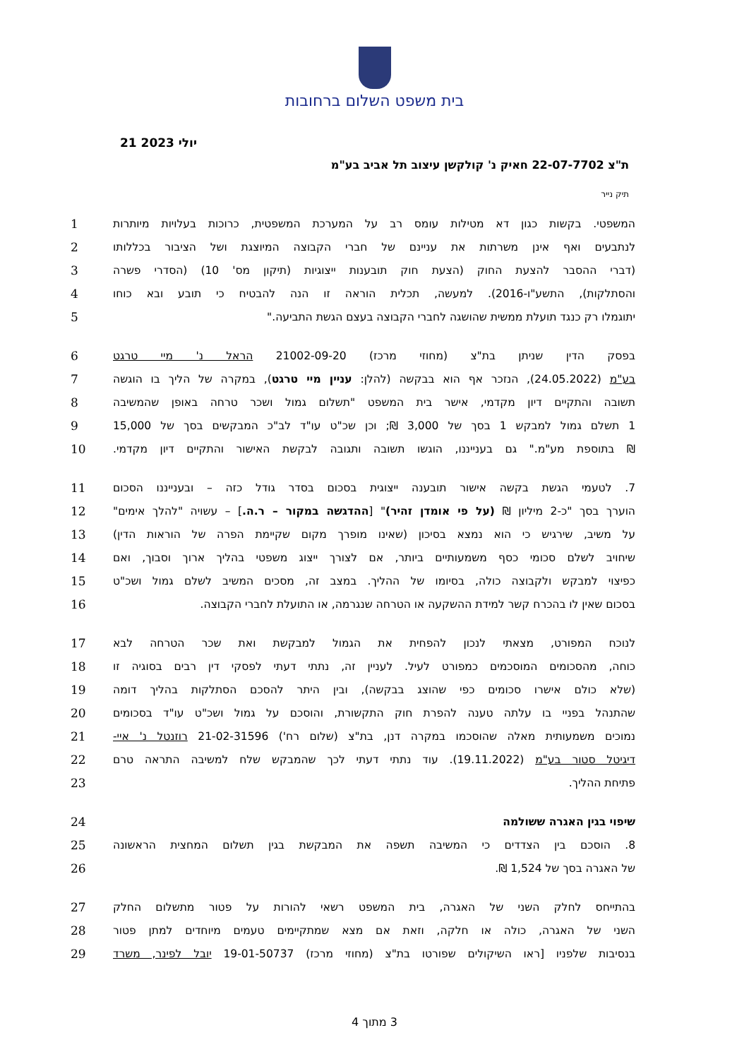בית משפט השלום ברחובות
21 יולי 2023
ת"צ 22-07-7702 חאיק נ' קולקשן עיצוב תל אביב בע"מ
תיק נייר
1 המשפטי. בקשות כגון דא מטילות עומס רב על המערכת המשפטית, כרוכות בעלויות מיותרות
2 לנתבעים ואף אינן משרתות את עניינם של חברי הקבוצה המיוצגת ושל הציבור בכללותו
3 (דברי ההסבר להצעת החוק (הצעת חוק תובענות ייצוגיות (תיקון מס' 10) (הסדרי פשרה
4 והסתלקות), התשע"ו-2016). למעשה, תכלית הוראה זו הנה להבטיח כי תובע ובא כוחו
5 יתוגמלו רק כנגד תועלת ממשית שהושגה לחברי הקבוצה בעצם הגשת התביעה."
6 בפסק הדין שניתן בת"צ (מחוזי מרכז) 21002-09-20 הראל נ' מיי טרגט
7 בע"מ (24.05.2022), הנזכר אף הוא בבקשה (להלן: עניין מיי טרגט), במקרה של הליך בו הוגשה
8 תשובה והתקיים דיון מקדמי, אישר בית המשפט "תשלום גמול ושכר טרחה באופן שהמשיבה
9 1 תשלם גמול למבקש 1 בסך של 3,000 ₪; וכן שכ"ט עו"ד לב"כ המבקשים בסך של 15,000
10 ₪ בתוספת מע"מ." גם בענייננו, הוגשו תשובה ותגובה לבקשת האישור והתקיים דיון מקדמי.
11 7. לטעמי הגשת בקשה אישור תובענה ייצוגית בסכום בסדר גודל כזה – ובענייננו הסכום
12 הוערך בסך "כ-2 מיליון ₪ (על פי אומדן זהיר)" [ההדגשה במקור – ר.ה.] – עשויה "להלך אימים"
13 על משיב, שירגיש כי הוא נמצא בסיכון (שאינו מופרך מקום שקיימת הפרה של הוראות הדין)
14 שיחויב לשלם סכומי כסף משמעותיים ביותר, אם לצורך ייצוג משפטי בהליך ארוך וסבוך, ואם
15 כפיצוי למבקש ולקבוצה כולה, בסיומו של ההליך. במצב זה, מסכים המשיב לשלם גמול ושכ"ט
16 בסכום שאין לו בהכרח קשר למידת ההשקעה או הטרחה שנגרמה, או התועלת לחברי הקבוצה.
17 לנוכח המפורט, מצאתי לנכון להפחית את הגמול למבקשת ואת שכר הטרחה לבא
18 כוחה, מהסכומים המוסכמים כמפורט לעיל. לעניין זה, נתתי דעתי לפסקי דין רבים בסוגיה זו
19 (שלא כולם אישרו סכומים כפי שהוצג בבקשה), ובין היתר להסכם הסתלקות בהליך דומה
20 שהתנהל בפניי בו עלתה טענה להפרת חוק התקשורת, והוסכם על גמול ושכ"ט עו"ד בסכומים
21 נמוכים משמעותית מאלה שהוסכמו במקרה דנן, בת"צ (שלום רח') 21-02-31596 רוזנטל נ' איי-
22 דיגיטל סטור בע"מ (19.11.2022). עוד נתתי דעתי לכך שהמבקש שלח למשיבה התראה טרם
23 פתיחת ההליך.
24 שיפוי בגין האגרה ששולמה
25 8. הוסכם בין הצדדים כי המשיבה תשפה את המבקשת בגין תשלום המחצית הראשונה
26 של האגרה בסך של 1,524 ₪.
27 בהתייחס לחלק השני של האגרה, בית המשפט רשאי להורות על פטור מתשלום החלק
28 השני של האגרה, כולה או חלקה, וזאת אם מצא שמתקיימים טעמים מיוחדים למתן פטור
29 בנסיבות שלפניו [ראו השיקולים שפורטו בת"צ (מחוזי מרכז) 19-01-50737 יובל לפינר, משרד
3 מתוך 4